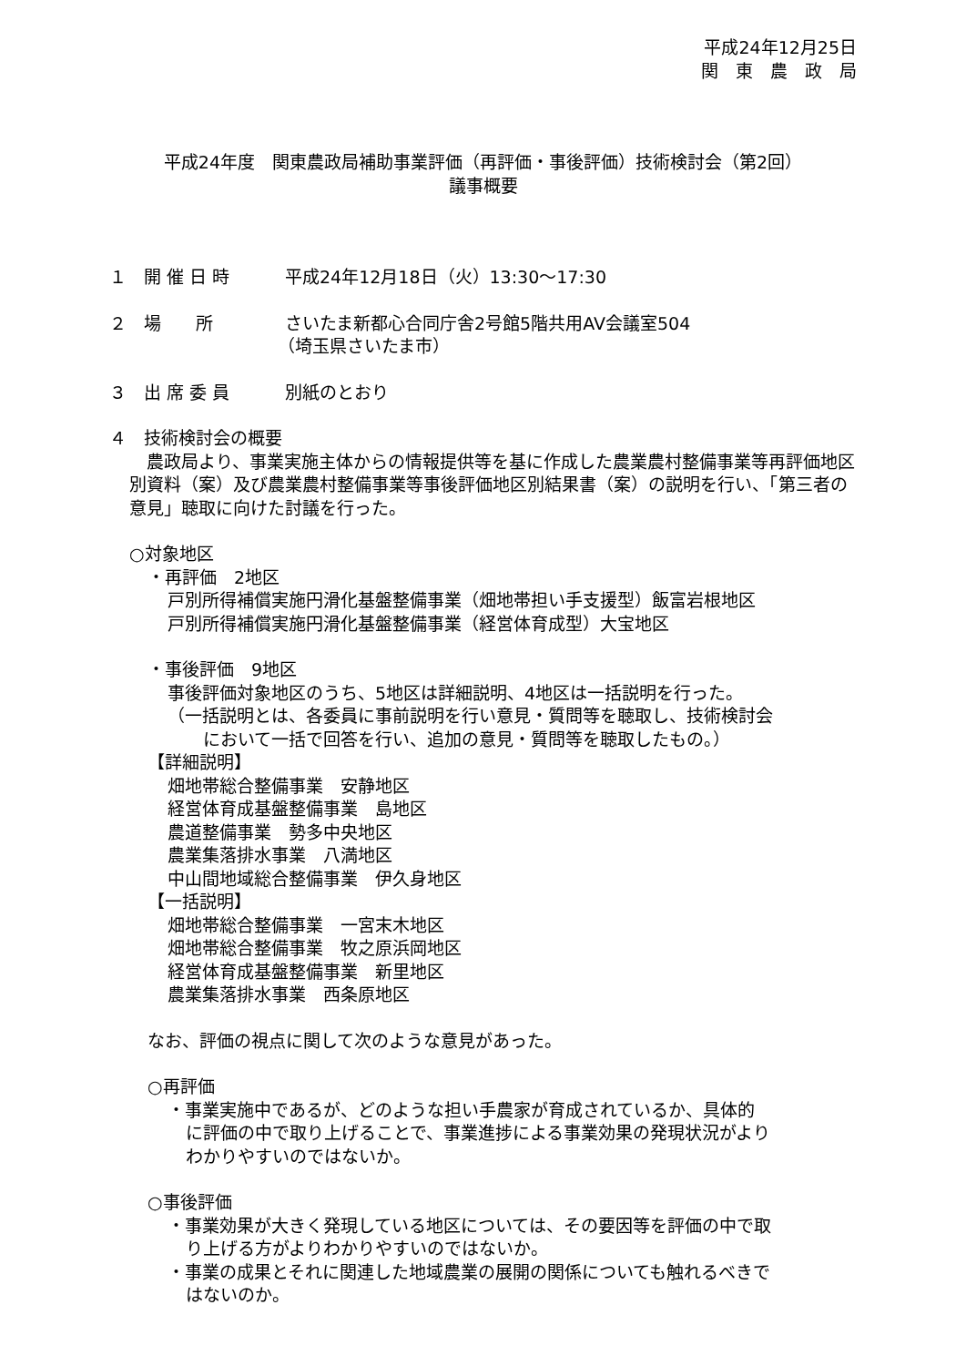平成24年12月25日
関　東　農　政　局
平成24年度　関東農政局補助事業評価（再評価・事後評価）技術検討会（第2回）
議事概要
１　開 催 日 時 平成24年12月18日（火）13:30～17:30
２　場　　所 さいたま新都心合同庁舎2号館5階共用AV会議室504
（埼玉県さいたま市）
３　出 席 委 員 別紙のとおり
４　技術検討会の概要
　農政局より、事業実施主体からの情報提供等を基に作成した農業農村整備事業等再評価地区別資料（案）及び農業農村整備事業等事後評価地区別結果書（案）の説明を行い、「第三者の意見」聴取に向けた討議を行った。
○対象地区
・再評価　2地区
戸別所得補償実施円滑化基盤整備事業（畑地帯担い手支援型）飯富岩根地区
戸別所得補償実施円滑化基盤整備事業（経営体育成型）大宝地区
・事後評価　9地区
事後評価対象地区のうち、5地区は詳細説明、4地区は一括説明を行った。
（一括説明とは、各委員に事前説明を行い意見・質問等を聴取し、技術検討会
　において一括で回答を行い、追加の意見・質問等を聴取したもの。）
【詳細説明】
畑地帯総合整備事業　安静地区
経営体育成基盤整備事業　島地区
農道整備事業　勢多中央地区
農業集落排水事業　八満地区
中山間地域総合整備事業　伊久身地区
【一括説明】
畑地帯総合整備事業　一宮末木地区
畑地帯総合整備事業　牧之原浜岡地区
経営体育成基盤整備事業　新里地区
農業集落排水事業　西条原地区
なお、評価の視点に関して次のような意見があった。
○再評価
・事業実施中であるが、どのような担い手農家が育成されているか、具体的
に評価の中で取り上げることで、事業進捗による事業効果の発現状況がより
わかりやすいのではないか。
○事後評価
・事業効果が大きく発現している地区については、その要因等を評価の中で取
り上げる方がよりわかりやすいのではないか。
・事業の成果とそれに関連した地域農業の展開の関係についても触れるべきで
はないのか。